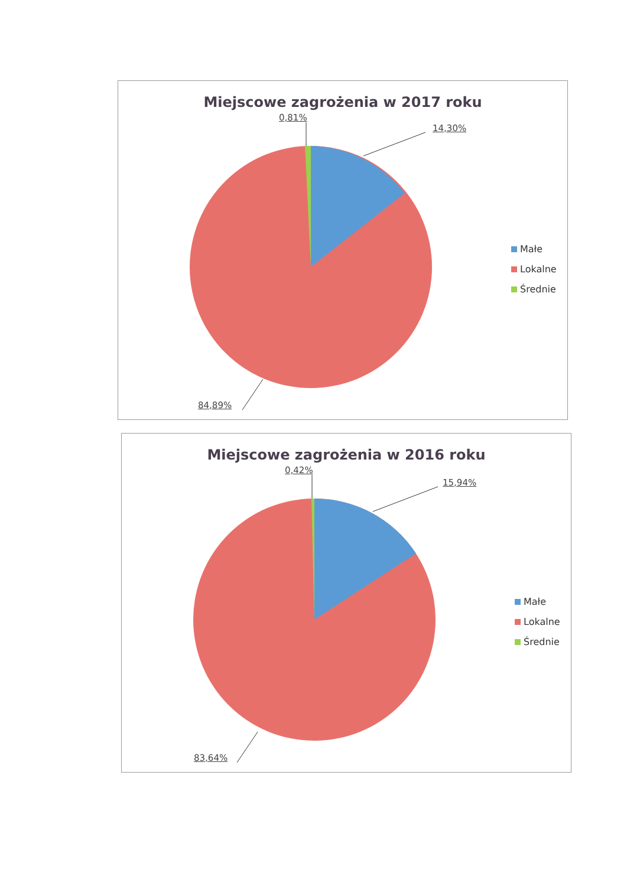Miejscowe zagrożenia w 2017 roku
0,81%
14,30%
84,89%
Małe
Lokalne
Średnie
Miejscowe zagrożenia w 2016 roku
0,42%
15,94%
83,64%
Małe
Lokalne
Średnie